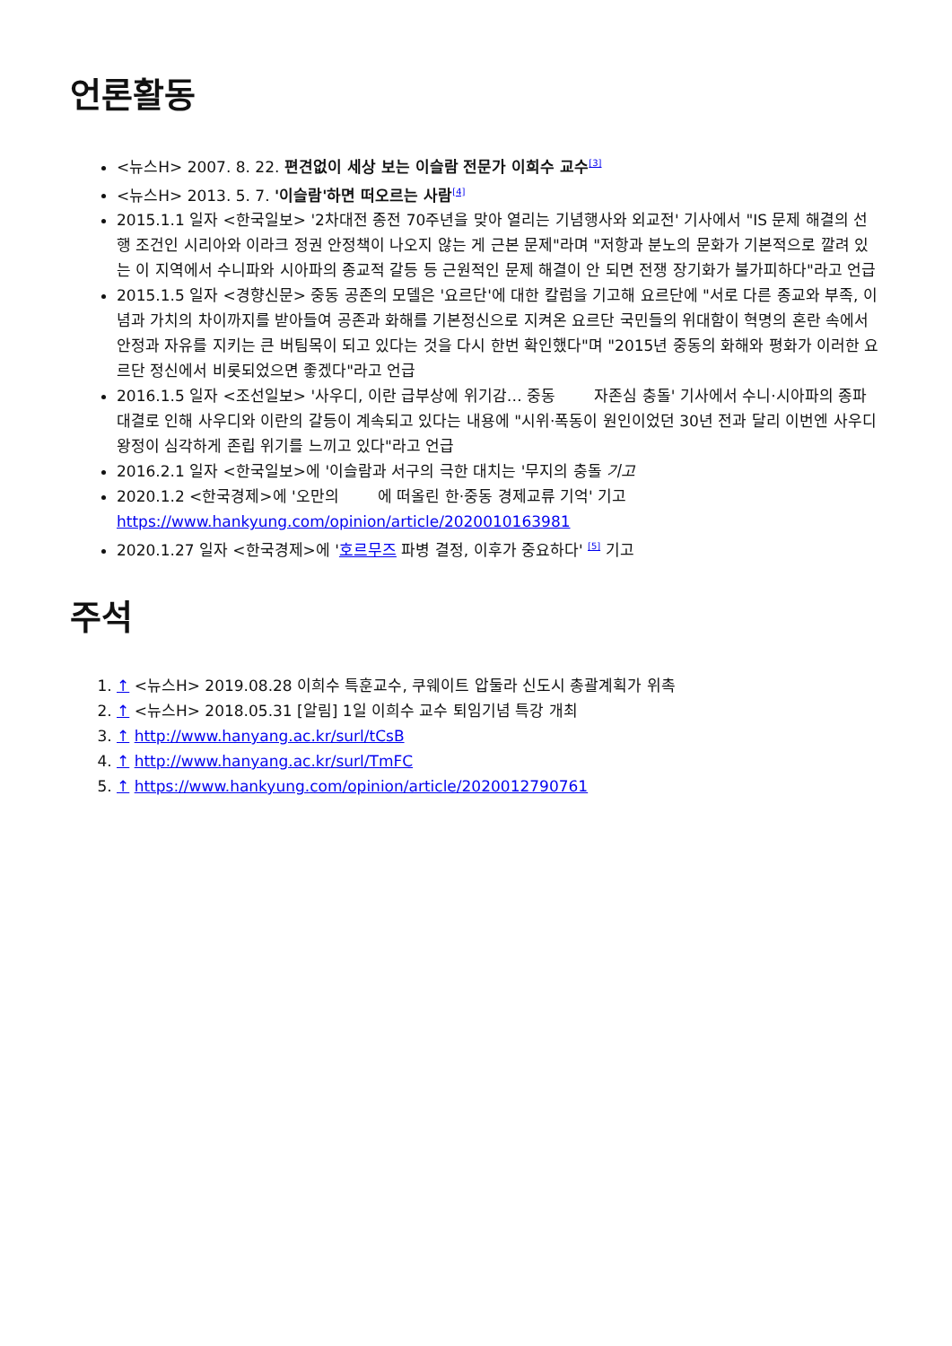언론활동
<뉴스H> 2007. 8. 22. 편견없이 세상 보는 이슬람 전문가 이희수 교수<sup>[3]</sup>
<뉴스H> 2013. 5. 7. '이슬람'하면 떠오르는 사람<sup>[4]</sup>
2015.1.1 일자 <한국일보> '2차대전 종전 70주년을 맞아 열리는 기념행사와 외교전' 기사에서 "IS 문제 해결의 선행 조건인 시리아와 이라크 정권 안정책이 나오지 않는 게 근본 문제"라며 "저항과 분노의 문화가 기본적으로 깔려 있는 이 지역에서 수니파와 시아파의 종교적 갈등 등 근원적인 문제 해결이 안 되면 전쟁 장기화가 불가피하다"라고 언급
2015.1.5 일자 <경향신문> 중동 공존의 모델은 '요르단'에 대한 칼럼을 기고해 요르단에 "서로 다른 종교와 부족, 이념과 가치의 차이까지를 받아들여 공존과 화해를 기본정신으로 지켜온 요르단 국민들의 위대함이 혁명의 혼란 속에서 안정과 자유를 지키는 큰 버팀목이 되고 있다는 것을 다시 한번 확인했다"며 "2015년 중동의 화해와 평화가 이러한 요르단 정신에서 비롯되었으면 좋겠다"라고 언급
2016.1.5 일자 <조선일보> '사우디, 이란 급부상에 위기감… 중동 자존심 충돌' 기사에서 수니·시아파의 종파 대결로 인해 사우디와 이란의 갈등이 계속되고 있다는 내용에 "시위·폭동이 원인이었던 30년 전과 달리 이번엔 사우디 왕정이 심각하게 존립 위기를 느끼고 있다"라고 언급
2016.2.1 일자 <한국일보>에 '이슬람과 서구의 극한 대치는 '무지의 충돌 기고
2020.1.2 <한국경제>에 '오만의 에 떠올린 한·중동 경제교류 기억' 기고 https://www.hankyung.com/opinion/article/2020010163981
2020.1.27 일자 <한국경제>에 '호르무즈 파병 결정, 이후가 중요하다' <sup>[5]</sup> 기고
주석
1. ↑ <뉴스H> 2019.08.28 이희수 특훈교수, 쿠웨이트 압둘라 신도시 총괄계획가 위촉
2. ↑ <뉴스H> 2018.05.31 [알림] 1일 이희수 교수 퇴임기념 특강 개최
3. ↑ http://www.hanyang.ac.kr/surl/tCsB
4. ↑ http://www.hanyang.ac.kr/surl/TmFC
5. ↑ https://www.hankyung.com/opinion/article/2020012790761